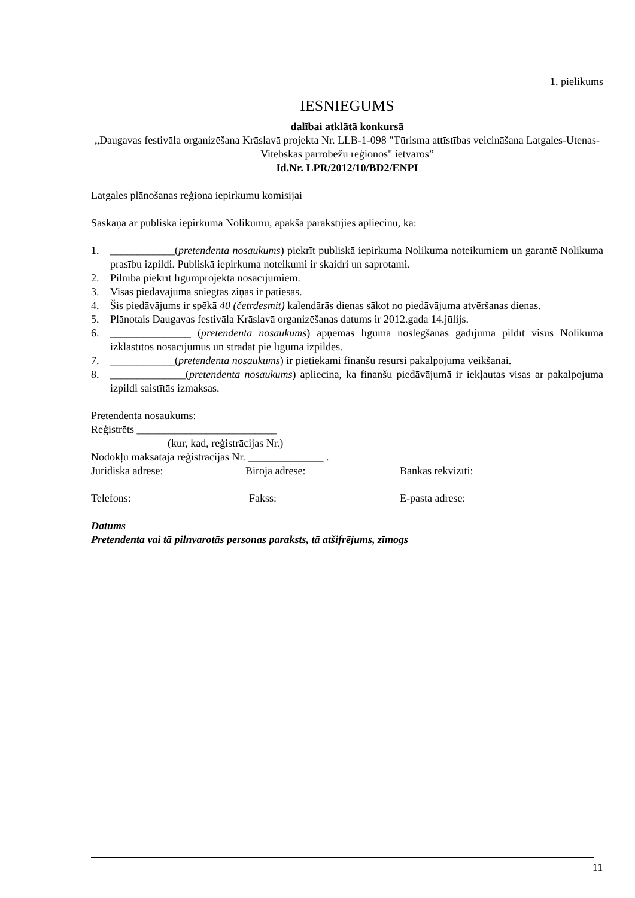1. pielikums
IESNIEGUMS
dalībai atklātā konkursā
„Daugavas festivāla organizēšana Krāslavā projekta Nr. LLB-1-098 "Tūrisma attīstības veicināšana Latgales-Utenas-Vitebskas pārrobežu reģionos" ietvaros”
Id.Nr. LPR/2012/10/BD2/ENPI
Latgales plānošanas reģiona iepirkumu komisijai
Saskaņā ar publiskā iepirkuma Nolikumu, apakšā parakstījies apliecinu, ka:
1. ____________(pretendenta nosaukums) piekrīt publiskā iepirkuma Nolikuma noteikumiem un garantē Nolikuma prasību izpildi. Publiskā iepirkuma noteikumi ir skaidri un saprotami.
2. Pilnībā piekrīt līgumprojekta nosacījumiem.
3. Visas piedāvājumā sniegtās ziņas ir patiesas.
4. Šis piedāvājums ir spēkā 40 (četrdesmit) kalendārās dienas sākot no piedāvājuma atvēršanas dienas.
5. Plānotais Daugavas festivāla Krāslavā organizēšanas datums ir 2012.gada 14.jūlijs.
6. _______________ (pretendenta nosaukums) apņemas līguma noslēgšanas gadījumā pildīt visus Nolikumā izklāstītos nosacījumus un strādāt pie līguma izpildes.
7. ____________(pretendenta nosaukums) ir pietiekami finanšu resursi pakalpojuma veikšanai.
8. ______________(pretendenta nosaukums) apliecina, ka finanšu piedāvājumā ir iekļautas visas ar pakalpojuma izpildi saistītās izmaksas.
Pretendenta nosaukums:
Reģistrēts __________________________
(kur, kad, reģistrācijas Nr.)
Nodokļu maksātāja reģistrācijas Nr. ______________ .
Juridiskā adrese: Biroja adrese: Bankas rekvizīti:
Telefons: Fakss: E-pasta adrese:
Datums
Pretendenta vai tā pilnvarotās personas paraksts, tā atšifrējums, zīmogs
11